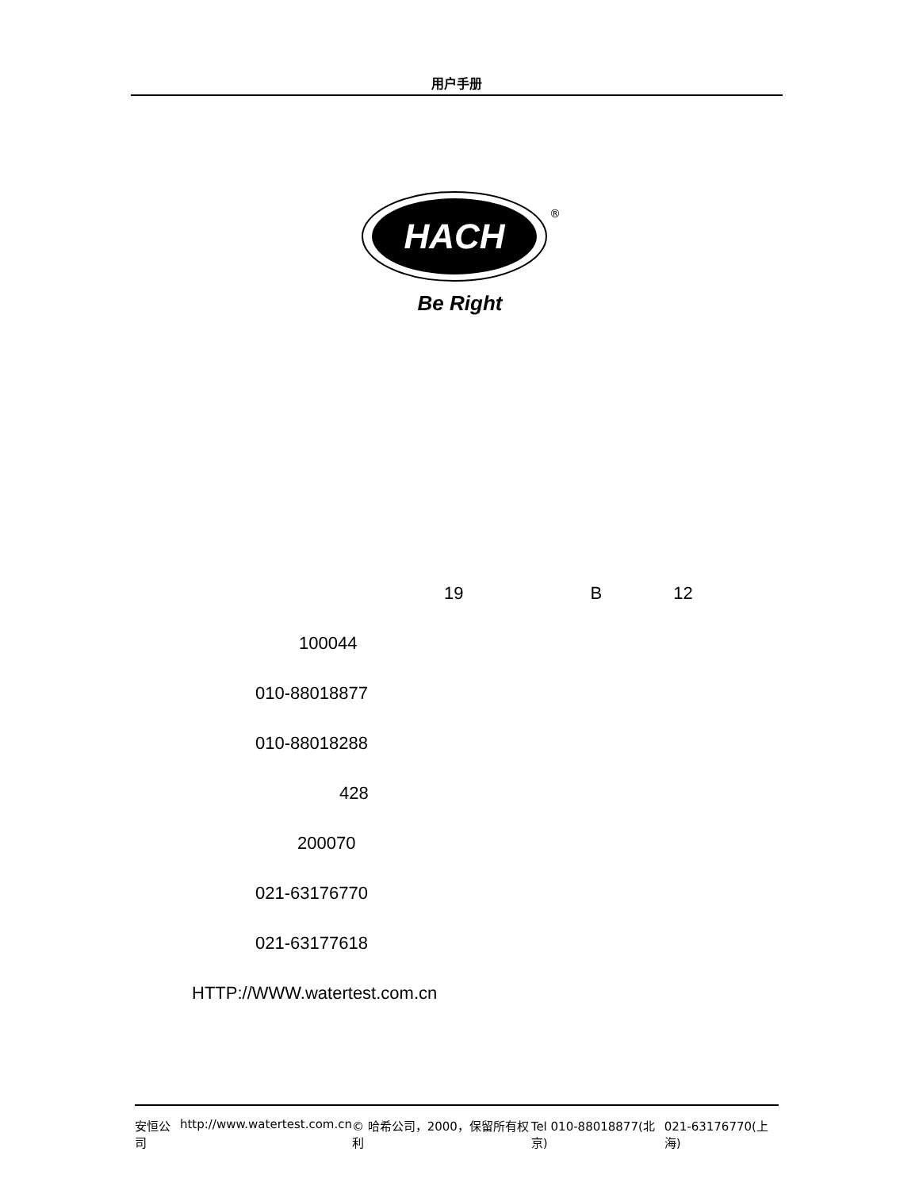用户手册
HACH
®
Be Right
19 B 12
100044
010-88018877
010-88018288
428
200070
021-63176770
021-63177618
HTTP://WWW.watertest.com.cn
安恒公司 http://www.watertest.com.cn © 哈希公司，2000，保留所有权利 Tel 010-88018877(北京) 021-63176770(上海)